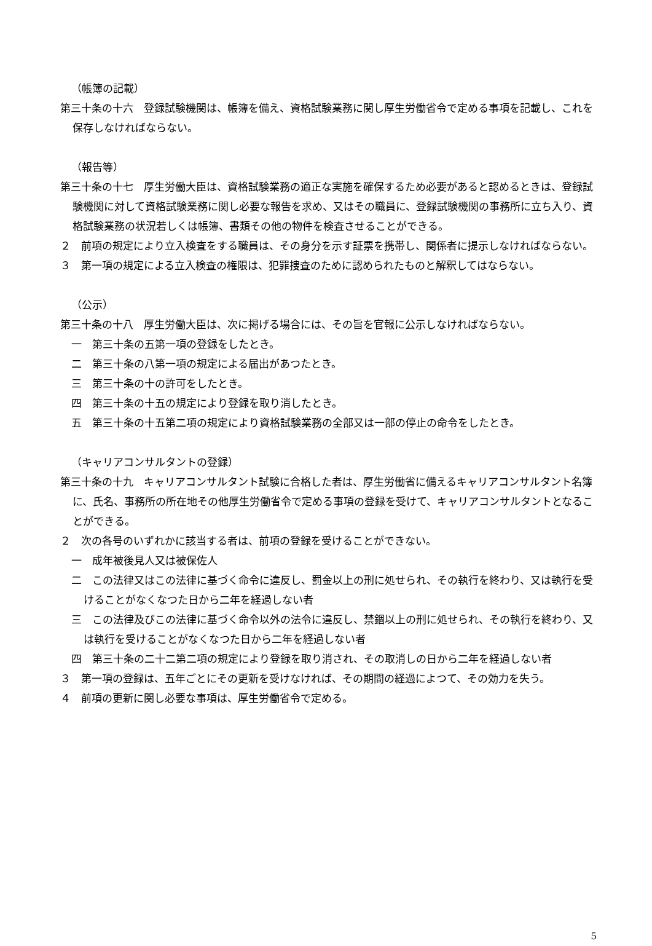（帳簿の記載）
第三十条の十六　登録試験機関は、帳簿を備え、資格試験業務に関し厚生労働省令で定める事項を記載し、これを保存しなければならない。
（報告等）
第三十条の十七　厚生労働大臣は、資格試験業務の適正な実施を確保するため必要があると認めるときは、登録試験機関に対して資格試験業務に関し必要な報告を求め、又はその職員に、登録試験機関の事務所に立ち入り、資格試験業務の状況若しくは帳簿、書類その他の物件を検査させることができる。
２　前項の規定により立入検査をする職員は、その身分を示す証票を携帯し、関係者に提示しなければならない。
３　第一項の規定による立入検査の権限は、犯罪捜査のために認められたものと解釈してはならない。
（公示）
第三十条の十八　厚生労働大臣は、次に掲げる場合には、その旨を官報に公示しなければならない。
一　第三十条の五第一項の登録をしたとき。
二　第三十条の八第一項の規定による届出があつたとき。
三　第三十条の十の許可をしたとき。
四　第三十条の十五の規定により登録を取り消したとき。
五　第三十条の十五第二項の規定により資格試験業務の全部又は一部の停止の命令をしたとき。
（キャリアコンサルタントの登録）
第三十条の十九　キャリアコンサルタント試験に合格した者は、厚生労働省に備えるキャリアコンサルタント名簿に、氏名、事務所の所在地その他厚生労働省令で定める事項の登録を受けて、キャリアコンサルタントとなることができる。
２　次の各号のいずれかに該当する者は、前項の登録を受けることができない。
一　成年被後見人又は被保佐人
二　この法律又はこの法律に基づく命令に違反し、罰金以上の刑に処せられ、その執行を終わり、又は執行を受けることがなくなつた日から二年を経過しない者
三　この法律及びこの法律に基づく命令以外の法令に違反し、禁錮以上の刑に処せられ、その執行を終わり、又は執行を受けることがなくなつた日から二年を経過しない者
四　第三十条の二十二第二項の規定により登録を取り消され、その取消しの日から二年を経過しない者
３　第一項の登録は、五年ごとにその更新を受けなければ、その期間の経過によつて、その効力を失う。
４　前項の更新に関し必要な事項は、厚生労働省令で定める。
5